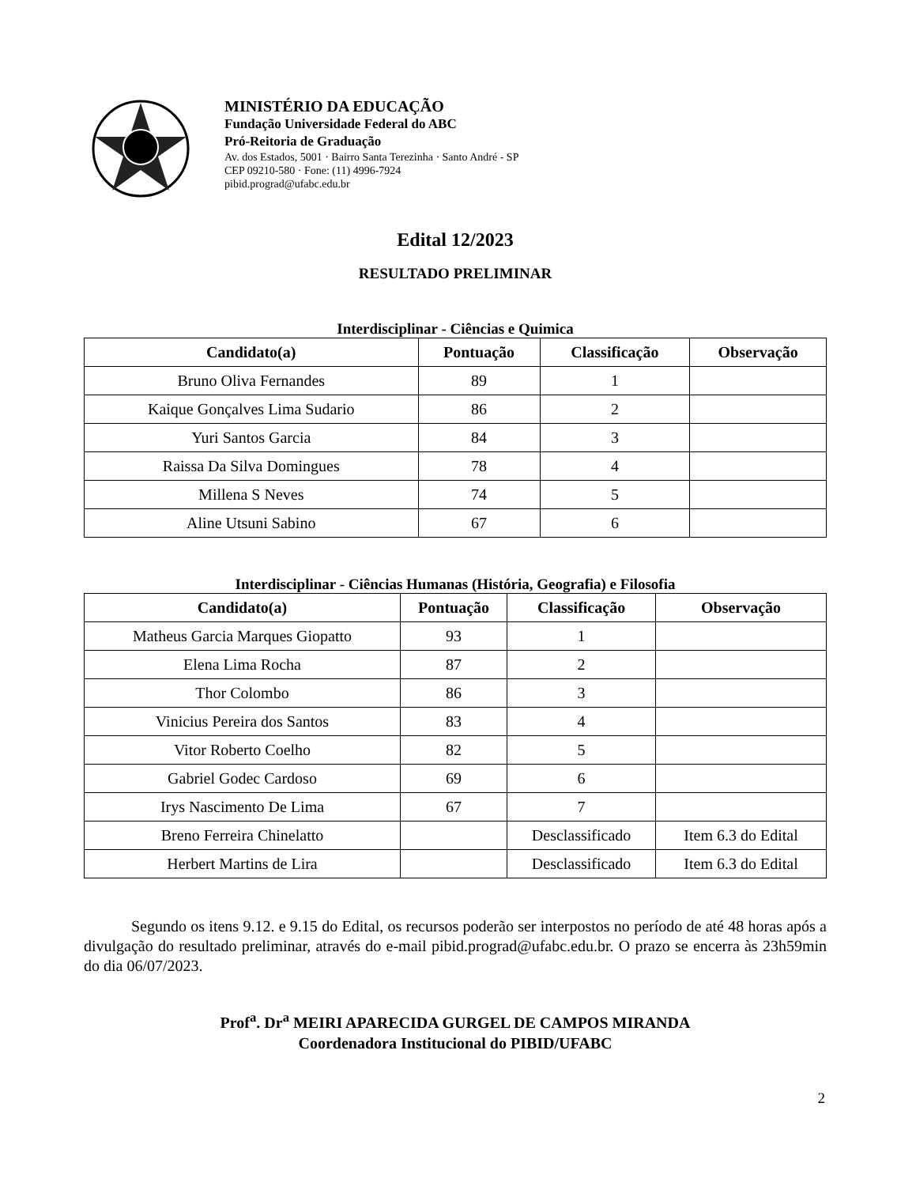MINISTÉRIO DA EDUCAÇÃO
Fundação Universidade Federal do ABC
Pró-Reitoria de Graduação
Av. dos Estados, 5001 · Bairro Santa Terezinha · Santo André - SP
CEP 09210-580 · Fone: (11) 4996-7924
pibid.prograd@ufabc.edu.br
Edital 12/2023
RESULTADO PRELIMINAR
Interdisciplinar - Ciências e Quimica
| Candidato(a) | Pontuação | Classificação | Observação |
| --- | --- | --- | --- |
| Bruno Oliva Fernandes | 89 | 1 | |
| Kaique Gonçalves Lima Sudario | 86 | 2 | |
| Yuri Santos Garcia | 84 | 3 | |
| Raissa Da Silva Domingues | 78 | 4 | |
| Millena S Neves | 74 | 5 | |
| Aline Utsuni Sabino | 67 | 6 | |
Interdisciplinar - Ciências Humanas (História, Geografia) e Filosofia
| Candidato(a) | Pontuação | Classificação | Observação |
| --- | --- | --- | --- |
| Matheus Garcia Marques Giopatto | 93 | 1 | |
| Elena Lima Rocha | 87 | 2 | |
| Thor Colombo | 86 | 3 | |
| Vinicius Pereira dos Santos | 83 | 4 | |
| Vitor Roberto Coelho | 82 | 5 | |
| Gabriel Godec Cardoso | 69 | 6 | |
| Irys Nascimento De Lima | 67 | 7 | |
| Breno Ferreira Chinelatto | | Desclassificado | Item 6.3 do Edital |
| Herbert Martins de Lira | | Desclassificado | Item 6.3 do Edital |
Segundo os itens 9.12. e 9.15 do Edital, os recursos poderão ser interpostos no período de até 48 horas após a divulgação do resultado preliminar, através do e-mail pibid.prograd@ufabc.edu.br. O prazo se encerra às 23h59min do dia 06/07/2023.
Prof<sup>a</sup>. Dr<sup>a</sup> MEIRI APARECIDA GURGEL DE CAMPOS MIRANDA
Coordenadora Institucional do PIBID/UFABC
2